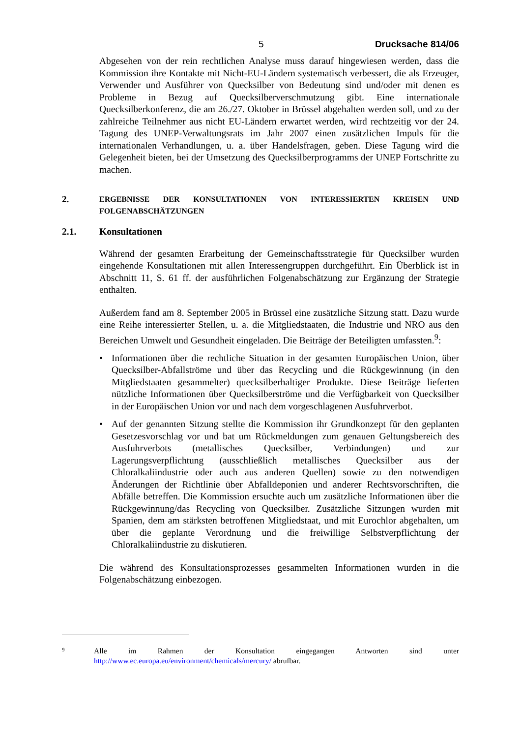5 Drucksache 814/06
Abgesehen von der rein rechtlichen Analyse muss darauf hingewiesen werden, dass die Kommission ihre Kontakte mit Nicht-EU-Ländern systematisch verbessert, die als Erzeuger, Verwender und Ausführer von Quecksilber von Bedeutung sind und/oder mit denen es Probleme in Bezug auf Quecksilberverschmutzung gibt. Eine internationale Quecksilberkonferenz, die am 26./27. Oktober in Brüssel abgehalten werden soll, und zu der zahlreiche Teilnehmer aus nicht EU-Ländern erwartet werden, wird rechtzeitig vor der 24. Tagung des UNEP-Verwaltungsrats im Jahr 2007 einen zusätzlichen Impuls für die internationalen Verhandlungen, u. a. über Handelsfragen, geben. Diese Tagung wird die Gelegenheit bieten, bei der Umsetzung des Quecksilberprogramms der UNEP Fortschritte zu machen.
2. ERGEBNISSE DER KONSULTATIONEN VON INTERESSIERTEN KREISEN UND FOLGENABSCHÄTZUNGEN
2.1. Konsultationen
Während der gesamten Erarbeitung der Gemeinschaftsstrategie für Quecksilber wurden eingehende Konsultationen mit allen Interessengruppen durchgeführt. Ein Überblick ist in Abschnitt 11, S. 61 ff. der ausführlichen Folgenabschätzung zur Ergänzung der Strategie enthalten.
Außerdem fand am 8. September 2005 in Brüssel eine zusätzliche Sitzung statt. Dazu wurde eine Reihe interessierter Stellen, u. a. die Mitgliedstaaten, die Industrie und NRO aus den Bereichen Umwelt und Gesundheit eingeladen. Die Beiträge der Beteiligten umfassten.<sup>9</sup>:
• Informationen über die rechtliche Situation in der gesamten Europäischen Union, über Quecksilber-Abfallströme und über das Recycling und die Rückgewinnung (in den Mitgliedstaaten gesammelter) quecksilberhaltiger Produkte. Diese Beiträge lieferten nützliche Informationen über Quecksilberströme und die Verfügbarkeit von Quecksilber in der Europäischen Union vor und nach dem vorgeschlagenen Ausfuhrverbot.
• Auf der genannten Sitzung stellte die Kommission ihr Grundkonzept für den geplanten Gesetzesvorschlag vor und bat um Rückmeldungen zum genauen Geltungsbereich des Ausfuhrverbots (metallisches Quecksilber, Verbindungen) und zur Lagerungsverpflichtung (ausschließlich metallisches Quecksilber aus der Chloralkaliindustrie oder auch aus anderen Quellen) sowie zu den notwendigen Änderungen der Richtlinie über Abfalldeponien und anderer Rechtsvorschriften, die Abfälle betreffen. Die Kommission ersuchte auch um zusätzliche Informationen über die Rückgewinnung/das Recycling von Quecksilber. Zusätzliche Sitzungen wurden mit Spanien, dem am stärksten betroffenen Mitgliedstaat, und mit Eurochlor abgehalten, um über die geplante Verordnung und die freiwillige Selbstverpflichtung der Chloralkaliindustrie zu diskutieren.
Die während des Konsultationsprozesses gesammelten Informationen wurden in die Folgenabschätzung einbezogen.
9 Alle im Rahmen der Konsultation eingegangen Antworten sind unter http://www.ec.europa.eu/environment/chemicals/mercury/ abrufbar.